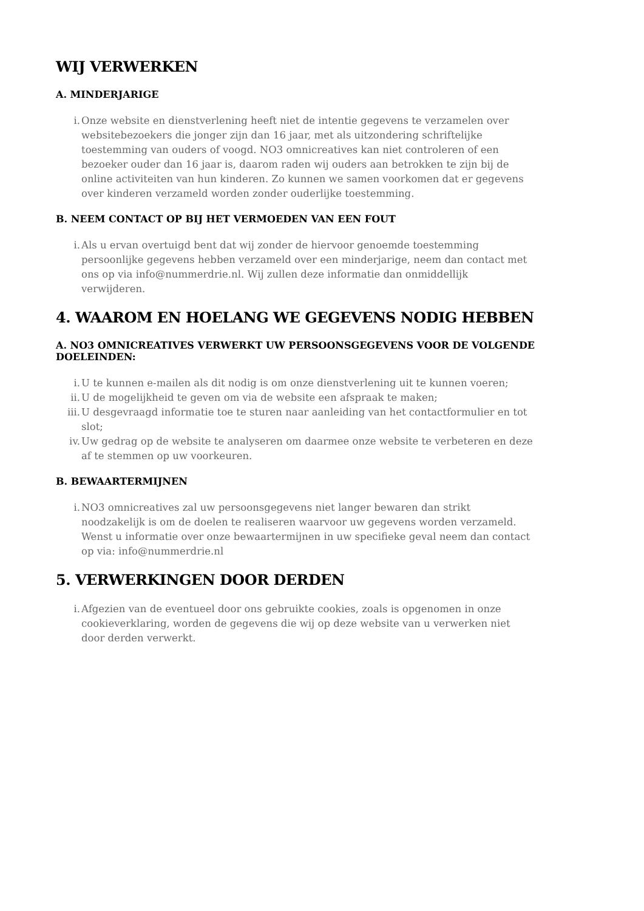WIJ VERWERKEN
A. MINDERJARIGE
i. Onze website en dienstverlening heeft niet de intentie gegevens te verzamelen over websitebezoekers die jonger zijn dan 16 jaar, met als uitzondering schriftelijke toestemming van ouders of voogd. NO3 omnicreatives kan niet controleren of een bezoeker ouder dan 16 jaar is, daarom raden wij ouders aan betrokken te zijn bij de online activiteiten van hun kinderen. Zo kunnen we samen voorkomen dat er gegevens over kinderen verzameld worden zonder ouderlijke toestemming.
B. NEEM CONTACT OP BIJ HET VERMOEDEN VAN EEN FOUT
i. Als u ervan overtuigd bent dat wij zonder de hiervoor genoemde toestemming persoonlijke gegevens hebben verzameld over een minderjarige, neem dan contact met ons op via info@nummerdrie.nl. Wij zullen deze informatie dan onmiddellijk verwijderen.
4. WAAROM EN HOELANG WE GEGEVENS NODIG HEBBEN
A. NO3 OMNICREATIVES VERWERKT UW PERSOONSGEGEVENS VOOR DE VOLGENDE DOELEINDEN:
i. U te kunnen e-mailen als dit nodig is om onze dienstverlening uit te kunnen voeren;
ii. U de mogelijkheid te geven om via de website een afspraak te maken;
iii. U desgevraagd informatie toe te sturen naar aanleiding van het contactformulier en tot slot;
iv. Uw gedrag op de website te analyseren om daarmee onze website te verbeteren en deze af te stemmen op uw voorkeuren.
B. BEWAARTERMIJNEN
i. NO3 omnicreatives zal uw persoonsgegevens niet langer bewaren dan strikt noodzakelijk is om de doelen te realiseren waarvoor uw gegevens worden verzameld. Wenst u informatie over onze bewaartermijnen in uw specifieke geval neem dan contact op via: info@nummerdrie.nl
5. VERWERKINGEN DOOR DERDEN
i. Afgezien van de eventueel door ons gebruikte cookies, zoals is opgenomen in onze cookieverklaring, worden de gegevens die wij op deze website van u verwerken niet door derden verwerkt.